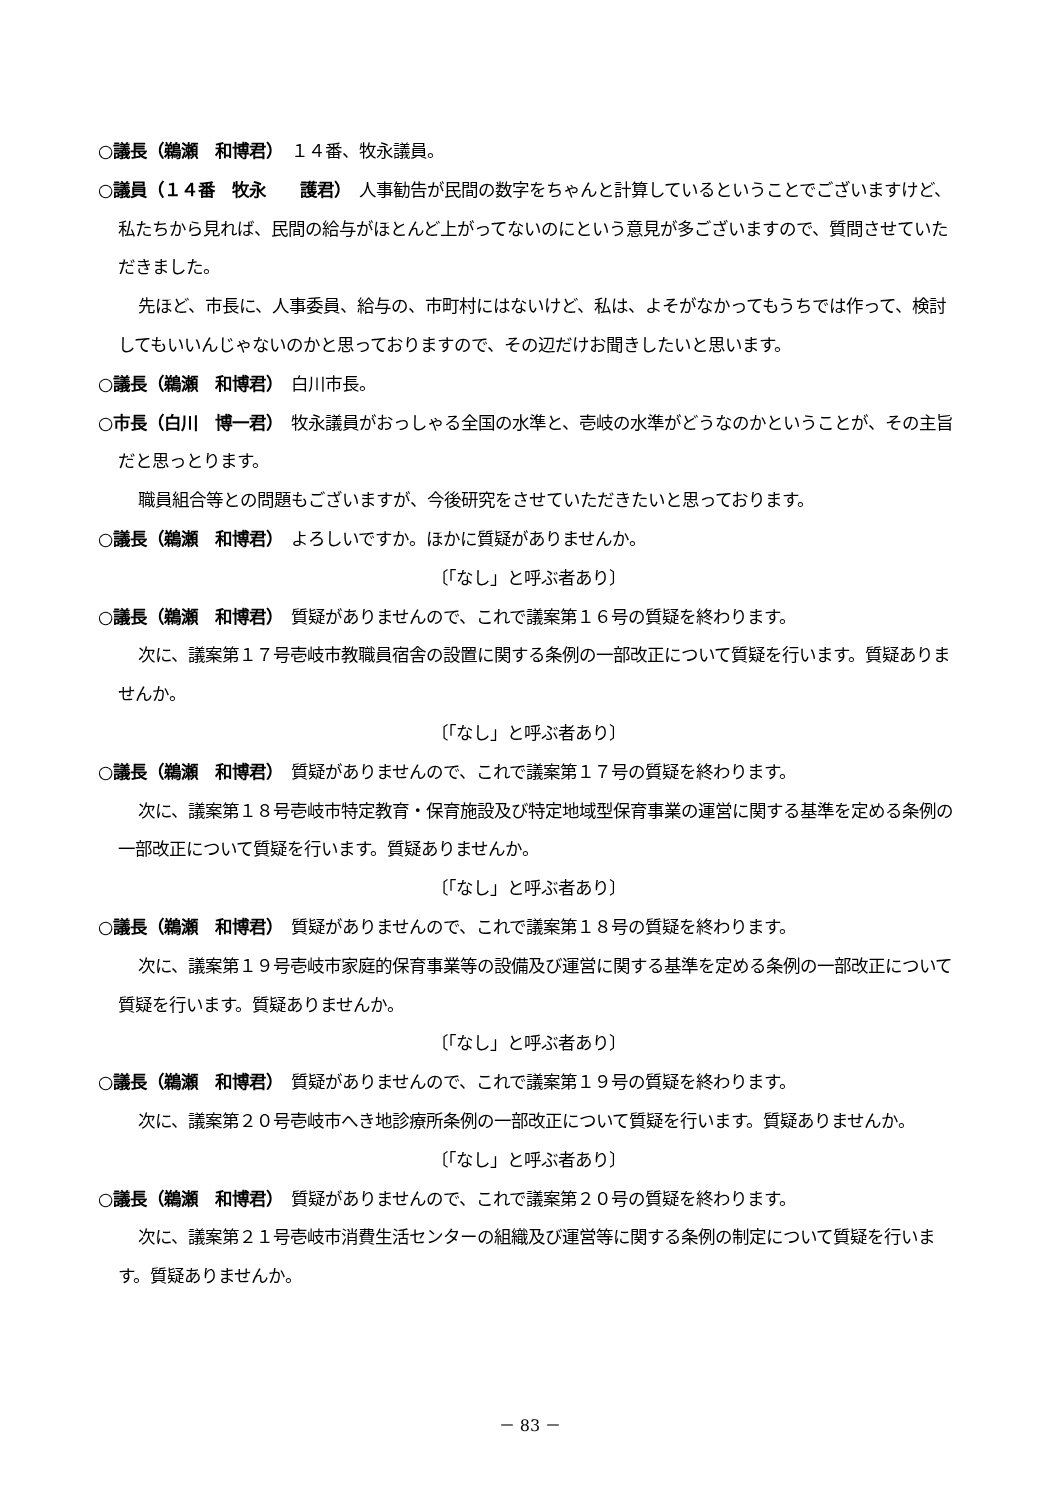○議長（鵜瀬　和博君）　１４番、牧永議員。
○議員（１４番　牧永　　護君）　人事勧告が民間の数字をちゃんと計算しているということでございますけど、私たちから見れば、民間の給与がほとんど上がってないのにという意見が多ございますので、質問させていただきました。
先ほど、市長に、人事委員、給与の、市町村にはないけど、私は、よそがなかってもうちでは作って、検討してもいいんじゃないのかと思っておりますので、その辺だけお聞きしたいと思います。
○議長（鵜瀬　和博君）　白川市長。
○市長（白川　博一君）　牧永議員がおっしゃる全国の水準と、壱岐の水準がどうなのかということが、その主旨だと思っとります。
職員組合等との問題もございますが、今後研究をさせていただきたいと思っております。
○議長（鵜瀬　和博君）　よろしいですか。ほかに質疑がありませんか。
〔「なし」と呼ぶ者あり〕
○議長（鵜瀬　和博君）　質疑がありませんので、これで議案第１６号の質疑を終わります。
次に、議案第１７号壱岐市教職員宿舎の設置に関する条例の一部改正について質疑を行います。質疑ありませんか。
〔「なし」と呼ぶ者あり〕
○議長（鵜瀬　和博君）　質疑がありませんので、これで議案第１７号の質疑を終わります。
次に、議案第１８号壱岐市特定教育・保育施設及び特定地域型保育事業の運営に関する基準を定める条例の一部改正について質疑を行います。質疑ありませんか。
〔「なし」と呼ぶ者あり〕
○議長（鵜瀬　和博君）　質疑がありませんので、これで議案第１８号の質疑を終わります。
次に、議案第１９号壱岐市家庭的保育事業等の設備及び運営に関する基準を定める条例の一部改正について質疑を行います。質疑ありませんか。
〔「なし」と呼ぶ者あり〕
○議長（鵜瀬　和博君）　質疑がありませんので、これで議案第１９号の質疑を終わります。
次に、議案第２０号壱岐市へき地診療所条例の一部改正について質疑を行います。質疑ありませんか。
〔「なし」と呼ぶ者あり〕
○議長（鵜瀬　和博君）　質疑がありませんので、これで議案第２０号の質疑を終わります。
次に、議案第２１号壱岐市消費生活センターの組織及び運営等に関する条例の制定について質疑を行います。質疑ありませんか。
－ 83 －